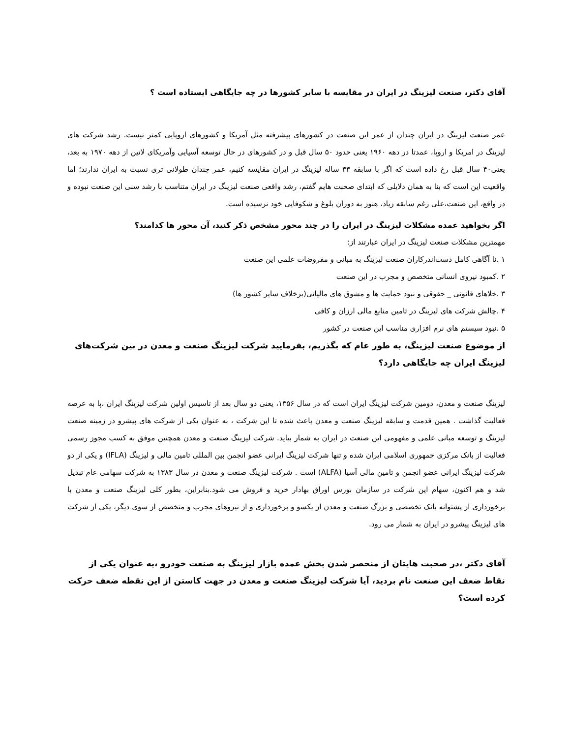آقای دکتر، صنعت لیزینگ در ایران در مقایسه با سایر کشورها در چه جایگاهی ایستاده است ؟
عمر صنعت لیزینگ در ایران چندان از عمر این صنعت در کشورهای پیشرفته مثل آمریکا و کشورهای اروپایی کمتر نیست. رشد شرکت های لیزینگ در امریکا و اروپا، عمدتا در دهه ۱۹۶۰ یعنی حدود ۵۰ سال قبل و در کشورهای در حال توسعه آسیایی وآمریکای لاتین از دهه ۱۹۷۰ به بعد، یعنی۴۰ سال قبل رخ داده است که اگر با سابقه ۳۳ ساله لیزینگ در ایران مقایسه کنیم، عمر چندان طولانی تری نسبت به ایران ندارند؛ اما واقعیت این است که بنا به همان دلایلی که ابتدای صحبت هایم گفتم، رشد واقعی صنعت لیزینگ در ایران متناسب با رشد سنی این صنعت نبوده و در واقع، این صنعت،علی رغم سابقه زیاد، هنوز به دوران بلوغ و شکوفایی خود نرسیده است.
اگر بخواهید عمده مشکلات لیزینگ در ایران را در چند محور مشخص ذکر کنید، آن محور ها کدامند؟
مهمترین مشکلات صنعت لیزینگ در ایران عبارتند از:
۱ .نا آگاهی کامل دست‌اندرکاران صنعت لیزینگ به مبانی و مفروضات علمی این صنعت
۲ .کمبود نیروی انسانی متخصص و مجرب در این صنعت
۳ .خلاهای قانونی _ حقوقی و نبود حمایت ها و مشوق های مالیاتی(برخلاف سایر کشور ها)
۴ .چالش شرکت های لیزینگ در تامین منابع مالی ارزان و کافی
۵ .نبود سیستم های نرم افزاری مناسب این صنعت در کشور
از موضوع صنعت لیزینگ، به طور عام که بگذریم، بفرمایید شرکت لیزینگ صنعت و معدن در بین شرکت‌های لیزینگ ایران چه جایگاهی دارد؟
لیزینگ صنعت و معدن، دومین شرکت لیزینگ ایران است که در سال ۱۳۵۶، یعنی دو سال بعد از تاسیس اولین شرکت لیزینگ ایران ،پا به عرصه فعالیت گذاشت . همین قدمت و سابقه لیزینگ صنعت و معدن باعث شده تا این شرکت ، به عنوان یکی از شرکت های پیشرو در زمینه صنعت لیزینگ و توسعه مبانی علمی و مفهومی این صنعت در ایران به شمار بیاید. شرکت لیزینگ صنعت و معدن همچنین موفق به کسب مجوز رسمی فعالیت از بانک مرکزی جمهوری اسلامی ایران شده و تنها شرکت لیزینگ ایرانی عضو انجمن بین المللی تامین مالی و لیزینگ (IFLA) و یکی از دو شرکت لیزینگ ایرانی عضو انجمن و تامین مالی آسیا (ALFA) است . شرکت لیزینگ صنعت و معدن در سال ۱۳۸۳ به شرکت سهامی عام تبدیل شد و هم اکنون، سهام این شرکت در سازمان بورس اوراق بهادار خرید و فروش می شود.بنابراین، بطور کلی لیزینگ صنعت و معدن با برخورداری از پشتوانه بانک تخصصی و بزرگ صنعت و معدن از یکسو و برخورداری و از نیروهای مجرب و متخصص از سوی دیگر، یکی از شرکت های لیزینگ پیشرو در ایران به شمار می رود.
آقای دکتر ،در صحبت هایتان از منحصر شدن بخش عمده بازار لیزینگ به صنعت خودرو ،به عنوان یکی از نقاط ضعف این صنعت نام بردید، آیا شرکت لیزینگ صنعت و معدن در جهت کاستن از این نقطه ضعف حرکت کرده است؟